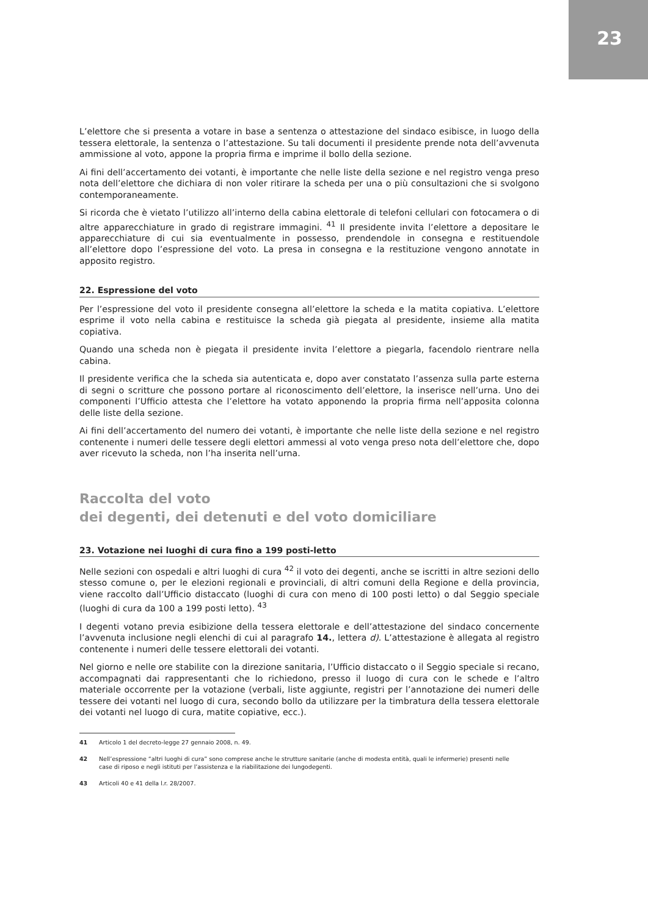23
L’elettore che si presenta a votare in base a sentenza o attestazione del sindaco esibisce, in luogo della tessera elettorale, la sentenza o l’attestazione. Su tali documenti il presidente prende nota dell’avvenuta ammissione al voto, appone la propria firma e imprime il bollo della sezione.
Ai fini dell’accertamento dei votanti, è importante che nelle liste della sezione e nel registro venga preso nota dell’elettore che dichiara di non voler ritirare la scheda per una o più consultazioni che si svolgono contemporaneamente.
Si ricorda che è vietato l’utilizzo all’interno della cabina elettorale di telefoni cellulari con fotocamera o di altre apparecchiature in grado di registrare immagini. <sup>41</sup> Il presidente invita l’elettore a depositare le apparecchiature di cui sia eventualmente in possesso, prendendole in consegna e restituendole all’elettore dopo l’espressione del voto. La presa in consegna e la restituzione vengono annotate in apposito registro.
22. Espressione del voto
Per l’espressione del voto il presidente consegna all’elettore la scheda e la matita copiativa. L’elettore esprime il voto nella cabina e restituisce la scheda già piegata al presidente, insieme alla matita copiativa.
Quando una scheda non è piegata il presidente invita l’elettore a piegarla, facendolo rientrare nella cabina.
Il presidente verifica che la scheda sia autenticata e, dopo aver constatato l’assenza sulla parte esterna di segni o scritture che possono portare al riconoscimento dell’elettore, la inserisce nell’urna. Uno dei componenti l’Ufficio attesta che l’elettore ha votato apponendo la propria firma nell’apposita colonna delle liste della sezione.
Ai fini dell’accertamento del numero dei votanti, è importante che nelle liste della sezione e nel registro contenente i numeri delle tessere degli elettori ammessi al voto venga preso nota dell’elettore che, dopo aver ricevuto la scheda, non l’ha inserita nell’urna.
Raccolta del voto
dei degenti, dei detenuti e del voto domiciliare
23. Votazione nei luoghi di cura fino a 199 posti-letto
Nelle sezioni con ospedali e altri luoghi di cura <sup>42</sup> il voto dei degenti, anche se iscritti in altre sezioni dello stesso comune o, per le elezioni regionali e provinciali, di altri comuni della Regione e della provincia, viene raccolto dall’Ufficio distaccato (luoghi di cura con meno di 100 posti letto) o dal Seggio speciale (luoghi di cura da 100 a 199 posti letto). <sup>43</sup>
I degenti votano previa esibizione della tessera elettorale e dell’attestazione del sindaco concernente l’avvenuta inclusione negli elenchi di cui al paragrafo 14., lettera d). L’attestazione è allegata al registro contenente i numeri delle tessere elettorali dei votanti.
Nel giorno e nelle ore stabilite con la direzione sanitaria, l’Ufficio distaccato o il Seggio speciale si recano, accompagnati dai rappresentanti che lo richiedono, presso il luogo di cura con le schede e l’altro materiale occorrente per la votazione (verbali, liste aggiunte, registri per l’annotazione dei numeri delle tessere dei votanti nel luogo di cura, secondo bollo da utilizzare per la timbratura della tessera elettorale dei votanti nel luogo di cura, matite copiative, ecc.).
41 Articolo 1 del decreto-legge 27 gennaio 2008, n. 49.
42 Nell’espressione “altri luoghi di cura” sono comprese anche le strutture sanitarie (anche di modesta entità, quali le infermerie) presenti nelle case di riposo e negli istituti per l’assistenza e la riabilitazione dei lungodegenti.
43 Articoli 40 e 41 della l.r. 28/2007.